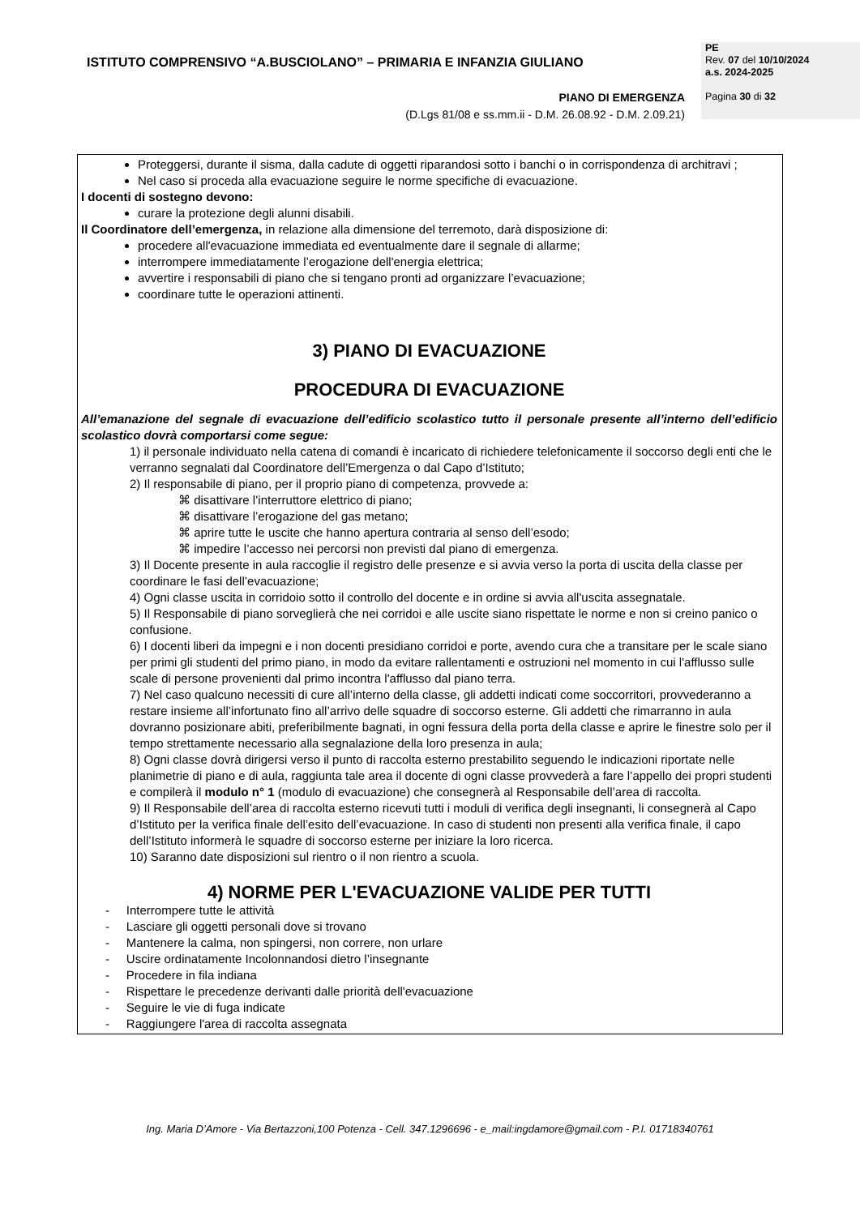ISTITUTO COMPRENSIVO “A.BUSCIOLANO” – PRIMARIA E INFANZIA GIULIANO
PE
Rev. 07 del 10/10/2024
a.s. 2024-2025
Pagina 30 di 32
PIANO DI EMERGENZA
(D.Lgs 81/08 e ss.mm.ii - D.M. 26.08.92 - D.M. 2.09.21)
Proteggersi, durante il sisma, dalla cadute di oggetti riparandosi sotto i banchi o in corrispondenza di architravi ;
Nel caso si proceda alla evacuazione seguire le norme specifiche di evacuazione.
I docenti di sostegno devono:
curare la protezione degli alunni disabili.
Il Coordinatore dell’emergenza, in relazione alla dimensione del terremoto, darà disposizione di:
procedere all'evacuazione immediata ed eventualmente dare il segnale di allarme;
interrompere immediatamente l’erogazione dell'energia elettrica;
avvertire i responsabili di piano che si tengano pronti ad organizzare l’evacuazione;
coordinare tutte le operazioni attinenti.
3) PIANO DI EVACUAZIONE
PROCEDURA DI EVACUAZIONE
All’emanazione del segnale di evacuazione dell’edificio scolastico tutto il personale presente all’interno dell’edificio scolastico dovrà comportarsi come segue:
1) il personale individuato nella catena di comandi è incaricato di richiedere telefonicamente il soccorso degli enti che le verranno segnalati dal Coordinatore dell’Emergenza o dal Capo d’Istituto;
2) Il responsabile di piano, per il proprio piano di competenza, provvede a:
⌘ disattivare l’interruttore elettrico di piano;
⌘ disattivare l’erogazione del gas metano;
⌘ aprire tutte le uscite che hanno apertura contraria al senso dell’esodo;
⌘ impedire l’accesso nei percorsi non previsti dal piano di emergenza.
3) Il Docente presente in aula raccoglie il registro delle presenze e si avvia verso la porta di uscita della classe per coordinare le fasi dell’evacuazione;
4) Ogni classe uscita in corridoio sotto il controllo del docente e in ordine si avvia all'uscita assegnatale.
5) Il Responsabile di piano sorveglierà che nei corridoi e alle uscite siano rispettate le norme e non si creino panico o confusione.
6) I docenti liberi da impegni e i non docenti presidiano corridoi e porte, avendo cura che a transitare per le scale siano per primi gli studenti del primo piano, in modo da evitare rallentamenti e ostruzioni nel momento in cui l'afflusso sulle scale di persone provenienti dal primo incontra l'afflusso dal piano terra.
7) Nel caso qualcuno necessiti di cure all’interno della classe, gli addetti indicati come soccorritori, provvederanno a restare insieme all’infortunato fino all’arrivo delle squadre di soccorso esterne. Gli addetti che rimarranno in aula dovranno posizionare abiti, preferibilmente bagnati, in ogni fessura della porta della classe e aprire le finestre solo per il tempo strettamente necessario alla segnalazione della loro presenza in aula;
8) Ogni classe dovrà dirigersi verso il punto di raccolta esterno prestabilito seguendo le indicazioni riportate nelle planimetrie di piano e di aula, raggiunta tale area il docente di ogni classe provvederà a fare l’appello dei propri studenti e compilerà il modulo n° 1 (modulo di evacuazione) che consegnerà al Responsabile dell’area di raccolta.
9) Il Responsabile dell’area di raccolta esterno ricevuti tutti i moduli di verifica degli insegnanti, li consegnerà al Capo d’Istituto per la verifica finale dell’esito dell’evacuazione. In caso di studenti non presenti alla verifica finale, il capo dell’Istituto informerà le squadre di soccorso esterne per iniziare la loro ricerca.
10) Saranno date disposizioni sul rientro o il non rientro a scuola.
4) NORME PER L'EVACUAZIONE VALIDE PER TUTTI
- Interrompere tutte le attività
- Lasciare gli oggetti personali dove si trovano
- Mantenere la calma, non spingersi, non correre, non urlare
- Uscire ordinatamente Incolonnandosi dietro l’insegnante
- Procedere in fila indiana
- Rispettare le precedenze derivanti dalle priorità dell'evacuazione
- Seguire le vie di fuga indicate
- Raggiungere l'area di raccolta assegnata
Ing. Maria D’Amore - Via Bertazzoni,100 Potenza - Cell. 347.1296696 - e_mail:ingdamore@gmail.com - P.I. 01718340761